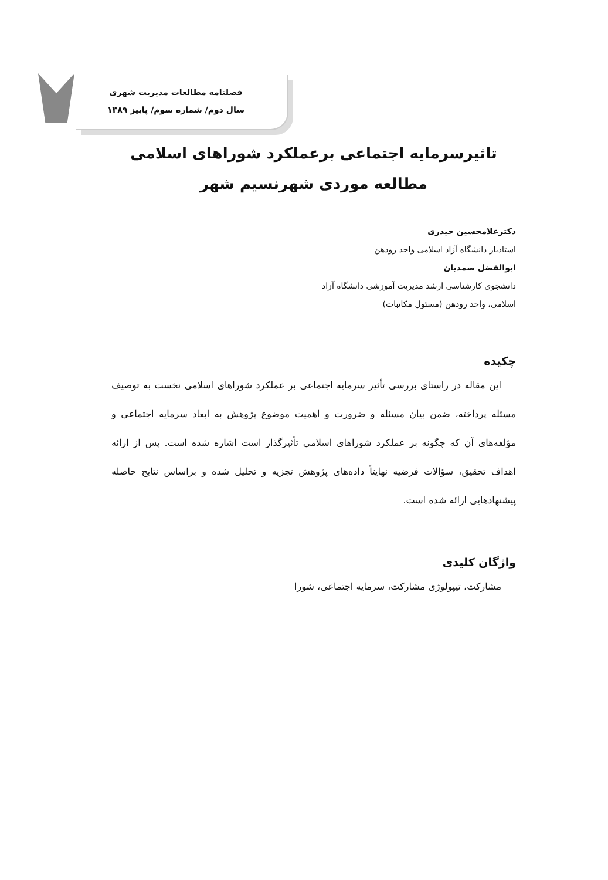فصلنامه مطالعات مدیریت شهری
سال دوم/ شماره سوم/ پاییز ۱۳۸۹
تاثیرسرمایه اجتماعی برعملکرد شوراهای اسلامی
مطالعه موردی شهرنسیم شهر
دکترغلامحسین حیدری
استادیار دانشگاه آزاد اسلامی واحد رودهن
ابوالفضل صمدیان
دانشجوی کارشناسی ارشد مدیریت آموزشی دانشگاه آزاد
اسلامی، واحد رودهن (مسئول مکاتبات)
چکیده
این مقاله در راستای بررسی تأثیر سرمایه اجتماعی بر عملکرد شوراهای اسلامی نخست به توصیف مسئله پرداخته، ضمن بیان مسئله و ضرورت و اهمیت موضوع پژوهش به ابعاد سرمایه اجتماعی و مؤلفه‌های آن که چگونه بر عملکرد شوراهای اسلامی تأثیرگذار است اشاره شده است. پس از ارائه اهداف تحقیق، سؤالات فرضیه نهایتاً داده‌های پژوهش تجزیه و تحلیل شده و براساس نتایج حاصله پیشنهادهایی ارائه شده است.
واژگان کلیدی
مشارکت، تیپولوژی مشارکت، سرمایه اجتماعی، شورا